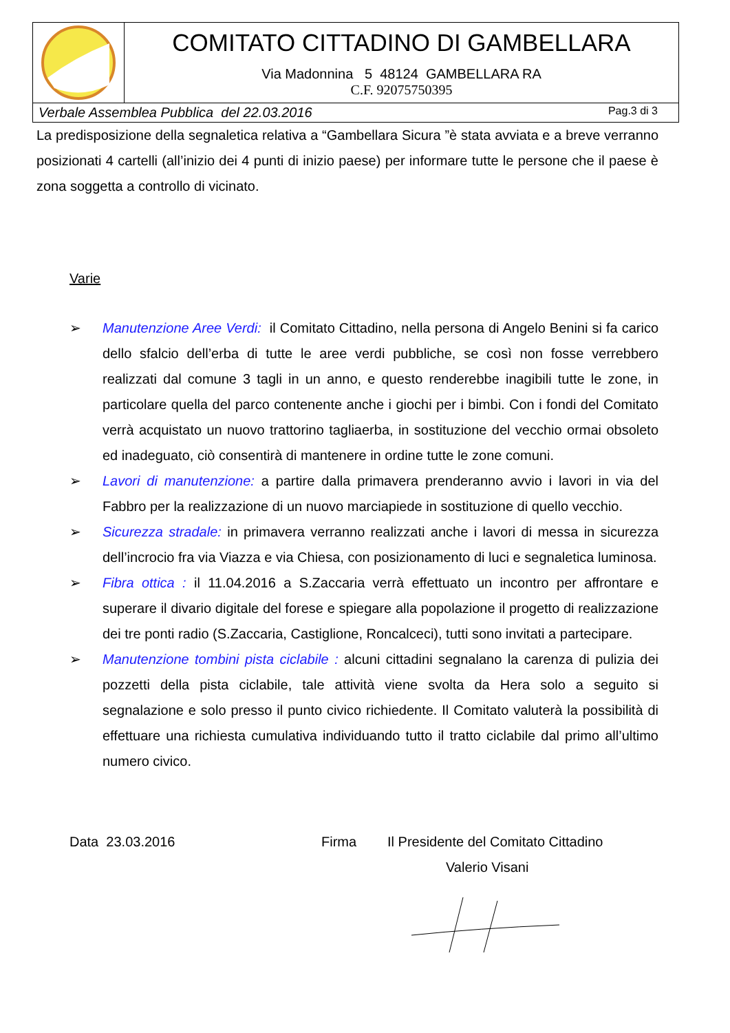| | COMITATO CITTADINO DI GAMBELLARA Via Madonnina 5 48124 GAMBELLARA RA C.F. 92075750395 |
| Verbale Assemblea Pubblica del 22.03.2016 Pag.3 di 3 | |
La predisposizione della segnaletica relativa a “Gambellara Sicura ”è stata avviata e a breve verranno posizionati 4 cartelli (all’inizio dei 4 punti di inizio paese) per informare tutte le persone che il paese è zona soggetta a controllo di vicinato.
Varie
➢ Manutenzione Aree Verdi: il Comitato Cittadino, nella persona di Angelo Benini si fa carico dello sfalcio dell’erba di tutte le aree verdi pubbliche, se così non fosse verrebbero realizzati dal comune 3 tagli in un anno, e questo renderebbe inagibili tutte le zone, in particolare quella del parco contenente anche i giochi per i bimbi. Con i fondi del Comitato verrà acquistato un nuovo trattorino tagliaerba, in sostituzione del vecchio ormai obsoleto ed inadeguato, ciò consentirà di mantenere in ordine tutte le zone comuni.
➢ Lavori di manutenzione: a partire dalla primavera prenderanno avvio i lavori in via del Fabbro per la realizzazione di un nuovo marciapiede in sostituzione di quello vecchio.
➢ Sicurezza stradale: in primavera verranno realizzati anche i lavori di messa in sicurezza dell’incrocio fra via Viazza e via Chiesa, con posizionamento di luci e segnaletica luminosa.
➢ Fibra ottica : il 11.04.2016 a S.Zaccaria verrà effettuato un incontro per affrontare e superare il divario digitale del forese e spiegare alla popolazione il progetto di realizzazione dei tre ponti radio (S.Zaccaria, Castiglione, Roncalceci), tutti sono invitati a partecipare.
➢ Manutenzione tombini pista ciclabile : alcuni cittadini segnalano la carenza di pulizia dei pozzetti della pista ciclabile, tale attività viene svolta da Hera solo a seguito si segnalazione e solo presso il punto civico richiedente. Il Comitato valuterà la possibilità di effettuare una richiesta cumulativa individuando tutto il tratto ciclabile dal primo all’ultimo numero civico.
Data 23.03.2016 Firma Il Presidente del Comitato Cittadino
Valerio Visani